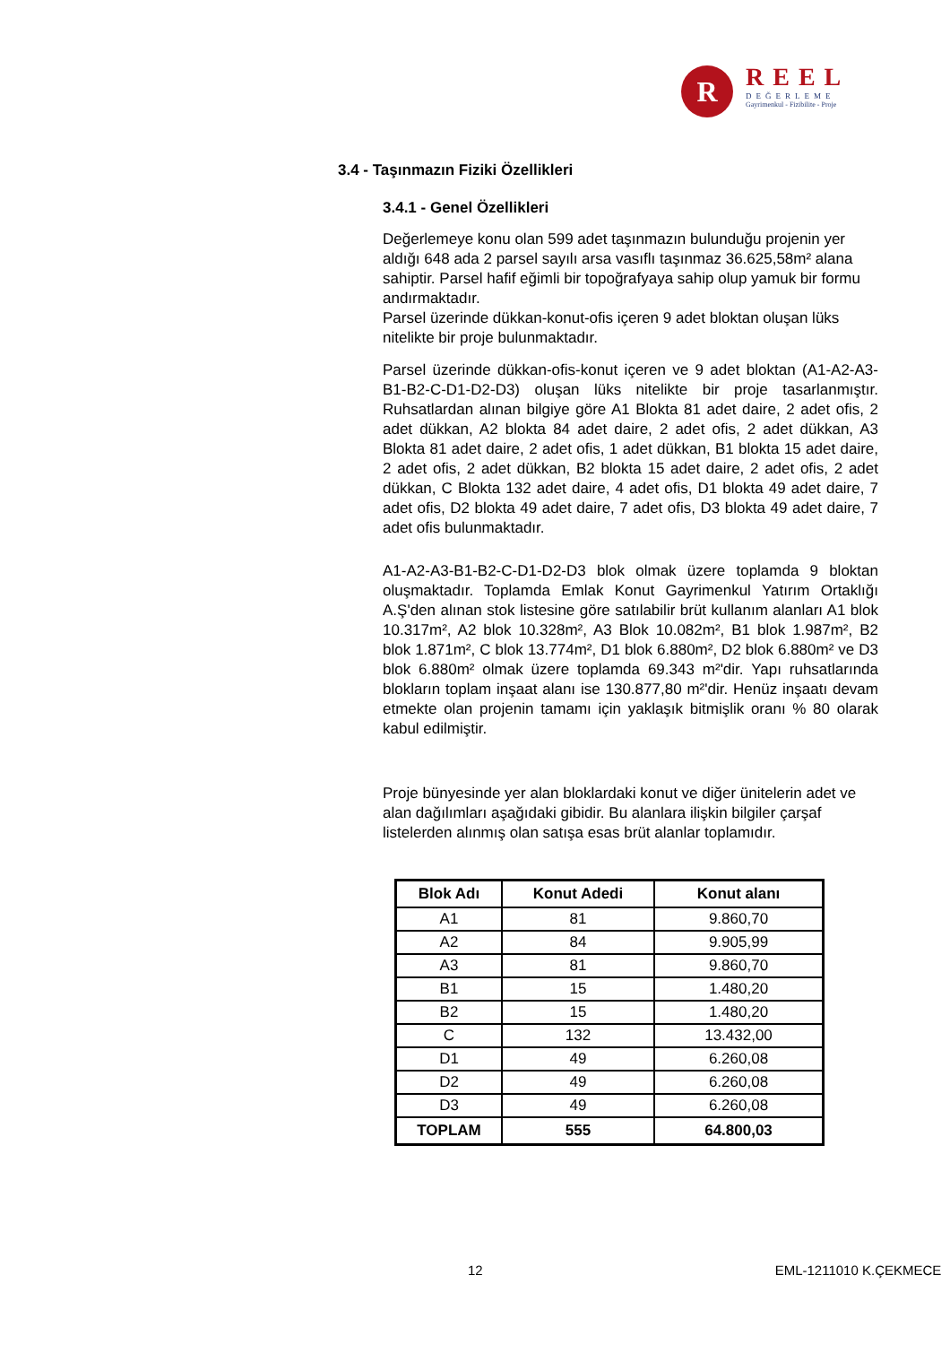R
REEL
DEĞERLEME
Gayrimenkul - Fizibilite - Proje
3.4 - Taşınmazın Fiziki Özellikleri
3.4.1 - Genel Özellikleri
Değerlemeye konu olan 599 adet taşınmazın bulunduğu projenin yer aldığı 648 ada 2 parsel sayılı arsa vasıflı taşınmaz 36.625,58m² alana sahiptir. Parsel hafif eğimli bir topoğrafyaya sahip olup yamuk bir formu andırmaktadır.
Parsel üzerinde dükkan-konut-ofis içeren 9 adet bloktan oluşan lüks nitelikte bir proje bulunmaktadır.
Parsel üzerinde dükkan-ofis-konut içeren ve 9 adet bloktan (A1-A2-A3-B1-B2-C-D1-D2-D3) oluşan lüks nitelikte bir proje tasarlanmıştır. Ruhsatlardan alınan bilgiye göre A1 Blokta 81 adet daire, 2 adet ofis, 2 adet dükkan, A2 blokta 84 adet daire, 2 adet ofis, 2 adet dükkan, A3 Blokta 81 adet daire, 2 adet ofis, 1 adet dükkan, B1 blokta 15 adet daire, 2 adet ofis, 2 adet dükkan, B2 blokta 15 adet daire, 2 adet ofis, 2 adet dükkan, C Blokta 132 adet daire, 4 adet ofis, D1 blokta 49 adet daire, 7 adet ofis, D2 blokta 49 adet daire, 7 adet ofis, D3 blokta 49 adet daire, 7 adet ofis bulunmaktadır.
A1-A2-A3-B1-B2-C-D1-D2-D3 blok olmak üzere toplamda 9 bloktan oluşmaktadır. Toplamda Emlak Konut Gayrimenkul Yatırım Ortaklığı A.Ş'den alınan stok listesine göre satılabilir brüt kullanım alanları A1 blok 10.317m², A2 blok 10.328m², A3 Blok 10.082m², B1 blok 1.987m², B2 blok 1.871m², C blok 13.774m², D1 blok 6.880m², D2 blok 6.880m² ve D3 blok 6.880m² olmak üzere toplamda 69.343 m²'dir. Yapı ruhsatlarında blokların toplam inşaat alanı ise 130.877,80 m²'dir. Henüz inşaatı devam etmekte olan projenin tamamı için yaklaşık bitmişlik oranı % 80 olarak kabul edilmiştir.
Proje bünyesinde yer alan bloklardaki konut ve diğer ünitelerin adet ve alan dağılımları aşağıdaki gibidir. Bu alanlara ilişkin bilgiler çarşaf listelerden alınmış olan satışa esas brüt alanlar toplamıdır.
| Blok Adı | Konut Adedi | Konut alanı |
| --- | --- | --- |
| A1 | 81 | 9.860,70 |
| A2 | 84 | 9.905,99 |
| A3 | 81 | 9.860,70 |
| B1 | 15 | 1.480,20 |
| B2 | 15 | 1.480,20 |
| C | 132 | 13.432,00 |
| D1 | 49 | 6.260,08 |
| D2 | 49 | 6.260,08 |
| D3 | 49 | 6.260,08 |
| TOPLAM | 555 | 64.800,03 |
12 EML-1211010 K.ÇEKMECE